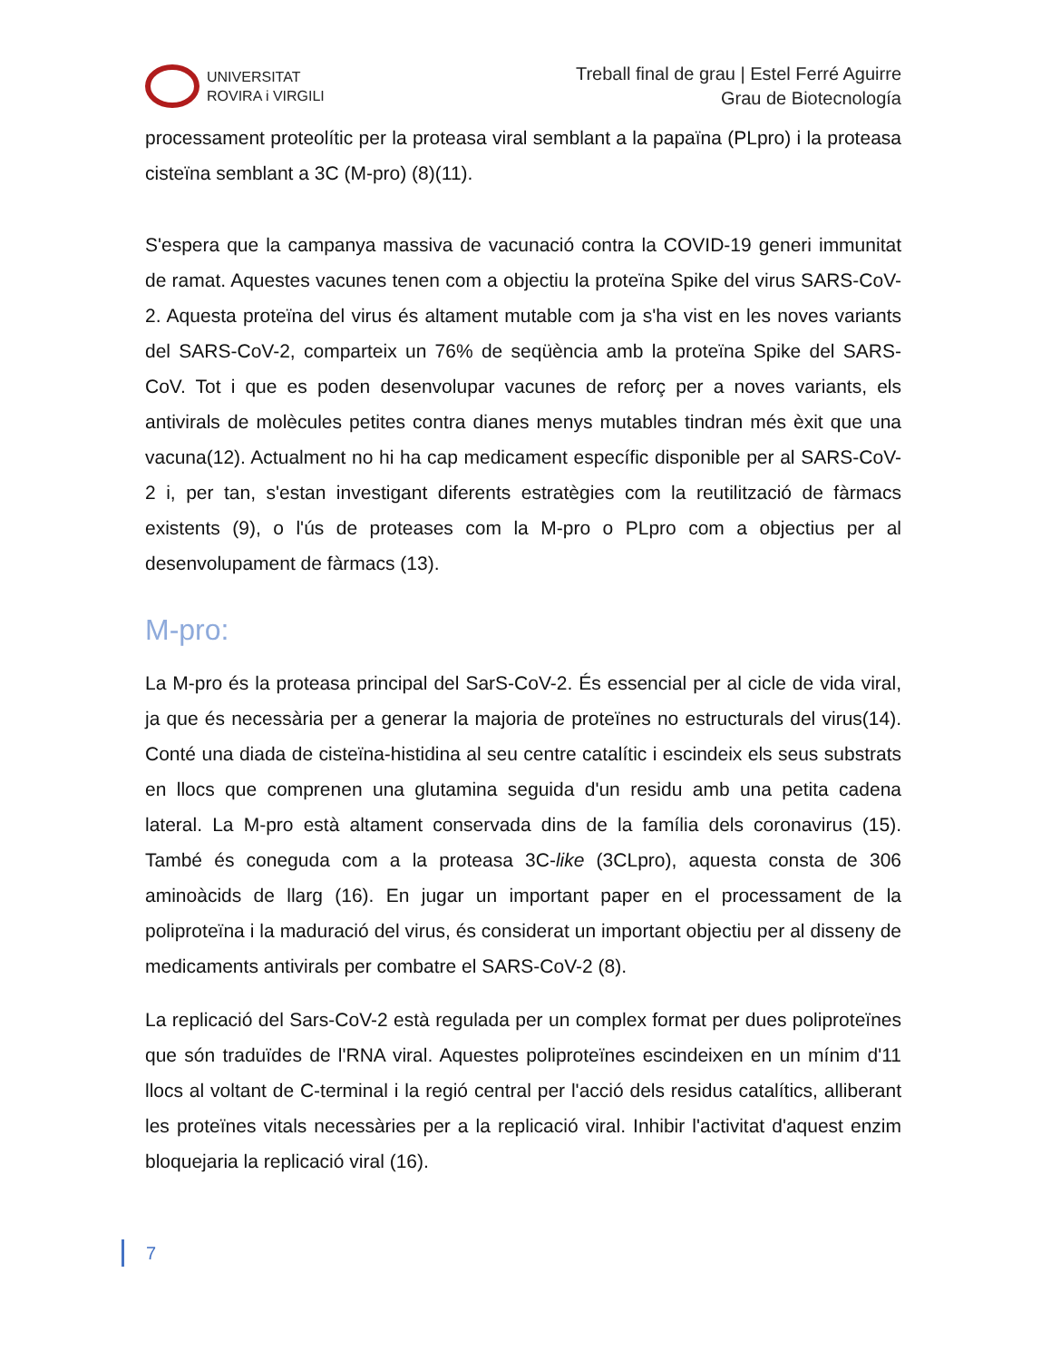UNIVERSITAT
ROVIRA i VIRGILI
Treball final de grau | Estel Ferré Aguirre
Grau de Biotecnología
processament proteolític per la proteasa viral semblant a la papaïna (PLpro) i la proteasa cisteïna semblant a 3C (M-pro) (8)(11).
S'espera que la campanya massiva de vacunació contra la COVID-19 generi immunitat de ramat. Aquestes vacunes tenen com a objectiu la proteïna Spike del virus SARS-CoV-2. Aquesta proteïna del virus és altament mutable com ja s'ha vist en les noves variants del SARS-CoV-2, comparteix un 76% de seqüència amb la proteïna Spike del SARS-CoV. Tot i que es poden desenvolupar vacunes de reforç per a noves variants, els antivirals de molècules petites contra dianes menys mutables tindran més èxit que una vacuna(12). Actualment no hi ha cap medicament específic disponible per al SARS-CoV-2 i, per tan, s'estan investigant diferents estratègies com la reutilització de fàrmacs existents (9), o l'ús de proteases com la M-pro o PLpro com a objectius per al desenvolupament de fàrmacs (13).
M-pro:
La M-pro és la proteasa principal del SarS-CoV-2. És essencial per al cicle de vida viral, ja que és necessària per a generar la majoria de proteïnes no estructurals del virus(14). Conté una diada de cisteïna-histidina al seu centre catalític i escindeix els seus substrats en llocs que comprenen una glutamina seguida d'un residu amb una petita cadena lateral. La M-pro està altament conservada dins de la família dels coronavirus (15). També és coneguda com a la proteasa 3C-like (3CLpro), aquesta consta de 306 aminoàcids de llarg (16). En jugar un important paper en el processament de la poliproteïna i la maduració del virus, és considerat un important objectiu per al disseny de medicaments antivirals per combatre el SARS-CoV-2 (8).
La replicació del Sars-CoV-2 està regulada per un complex format per dues poliproteïnes que són traduïdes de l'RNA viral. Aquestes poliproteïnes escindeixen en un mínim d'11 llocs al voltant de C-terminal i la regió central per l'acció dels residus catalítics, alliberant les proteïnes vitals necessàries per a la replicació viral. Inhibir l'activitat d'aquest enzim bloquejaria la replicació viral (16).
7